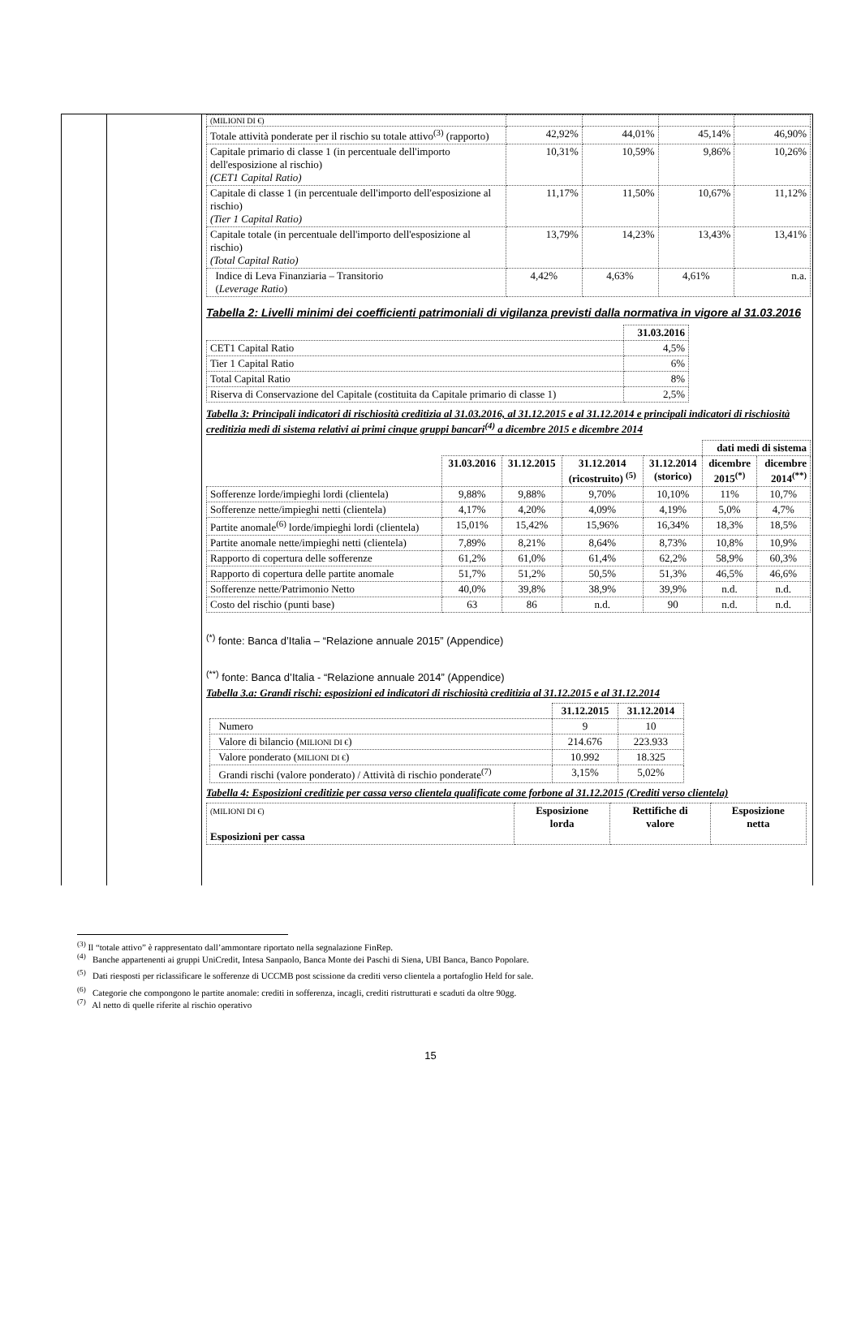| (MILIONI DI €) | | | | |
| Totale attività ponderate per il rischio su totale attivo<sup>(3)</sup> (rapporto) | 42,92% | 44,01% | 45,14% | 46,90% |
| Capitale primario di classe 1 (in percentuale dell'importo dell'esposizione al rischio) (CET1 Capital Ratio) | 10,31% | 10,59% | 9,86% | 10,26% |
| Capitale di classe 1 (in percentuale dell'importo dell'esposizione al rischio) (Tier 1 Capital Ratio) | 11,17% | 11,50% | 10,67% | 11,12% |
| Capitale totale (in percentuale dell'importo dell'esposizione al rischio) (Total Capital Ratio) | 13,79% | 14,23% | 13,43% | 13,41% |
| Indice di Leva Finanziaria – Transitorio ( Leverage Ratio ) | 4,42% | 4,63% | 4,61% | n.a. |
Tabella 2: Livelli minimi dei coefficienti patrimoniali di vigilanza previsti dalla normativa in vigore al 31.03.2016
| | 31.03.2016 |
| CET1 Capital Ratio | 4,5% |
| Tier 1 Capital Ratio | 6% |
| Total Capital Ratio | 8% |
| Riserva di Conservazione del Capitale (costituita da Capitale primario di classe 1) | 2,5% |
Tabella 3: Principali indicatori di rischiosità creditizia al 31.03.2016, al 31.12.2015 e al 31.12.2014 e principali indicatori di rischiosità creditizia medi di sistema relativi ai primi cinque gruppi bancari<sup>(4)</sup> a dicembre 2015 e dicembre 2014
| | | | | | dati medi di sistema | |
| | 31.03.2016 | 31.12.2015 | 31.12.2014 (ricostruito) <sup>(5)</sup> | 31.12.2014 (storico) | dicembre 2015<sup>(*)</sup> | dicembre 2014<sup>(**)</sup> |
| Sofferenze lorde/impieghi lordi (clientela) | 9,88% | 9,88% | 9,70% | 10,10% | 11% | 10,7% |
| Sofferenze nette/impieghi netti (clientela) | 4,17% | 4,20% | 4,09% | 4,19% | 5,0% | 4,7% |
| Partite anomale<sup>(6)</sup> lorde/impieghi lordi (clientela) | 15,01% | 15,42% | 15,96% | 16,34% | 18,3% | 18,5% |
| Partite anomale nette/impieghi netti (clientela) | 7,89% | 8,21% | 8,64% | 8,73% | 10,8% | 10,9% |
| Rapporto di copertura delle sofferenze | 61,2% | 61,0% | 61,4% | 62,2% | 58,9% | 60,3% |
| Rapporto di copertura delle partite anomale | 51,7% | 51,2% | 50,5% | 51,3% | 46,5% | 46,6% |
| Sofferenze nette/Patrimonio Netto | 40,0% | 39,8% | 38,9% | 39,9% | n.d. | n.d. |
| Costo del rischio (punti base) | 63 | 86 | n.d. | 90 | n.d. | n.d. |
<sup>(*)</sup> fonte: Banca d’Italia – “Relazione annuale 2015” (Appendice)
<sup>(**)</sup> fonte: Banca d’Italia - “Relazione annuale 2014” (Appendice)
Tabella 3.a: Grandi rischi: esposizioni ed indicatori di rischiosità creditizia al 31.12.2015 e al 31.12.2014
| | 31.12.2015 | 31.12.2014 |
| Numero | 9 | 10 |
| Valore di bilancio ( MILIONI DI € ) | 214.676 | 223.933 |
| Valore ponderato ( MILIONI DI € ) | 10.992 | 18.325 |
| Grandi rischi (valore ponderato) / Attività di rischio ponderate<sup>(7)</sup> | 3,15% | 5,02% |
Tabella 4: Esposizioni creditizie per cassa verso clientela qualificate come forbone al 31.12.2015 (Crediti verso clientela)
| (MILIONI DI €) Esposizioni per cassa | Esposizione lorda | Rettifiche di valore | Esposizione netta |
<sup>(3)</sup> Il “totale attivo” è rappresentato dall’ammontare riportato nella segnalazione FinRep.
<sup>(4)</sup> Banche appartenenti ai gruppi UniCredit, Intesa Sanpaolo, Banca Monte dei Paschi di Siena, UBI Banca, Banco Popolare.
<sup>(5)</sup> Dati riesposti per riclassificare le sofferenze di UCCMB post scissione da crediti verso clientela a portafoglio Held for sale.
<sup>(6)</sup> Categorie che compongono le partite anomale: crediti in sofferenza, incagli, crediti ristrutturati e scaduti da oltre 90gg.
<sup>(7)</sup> Al netto di quelle riferite al rischio operativo
15